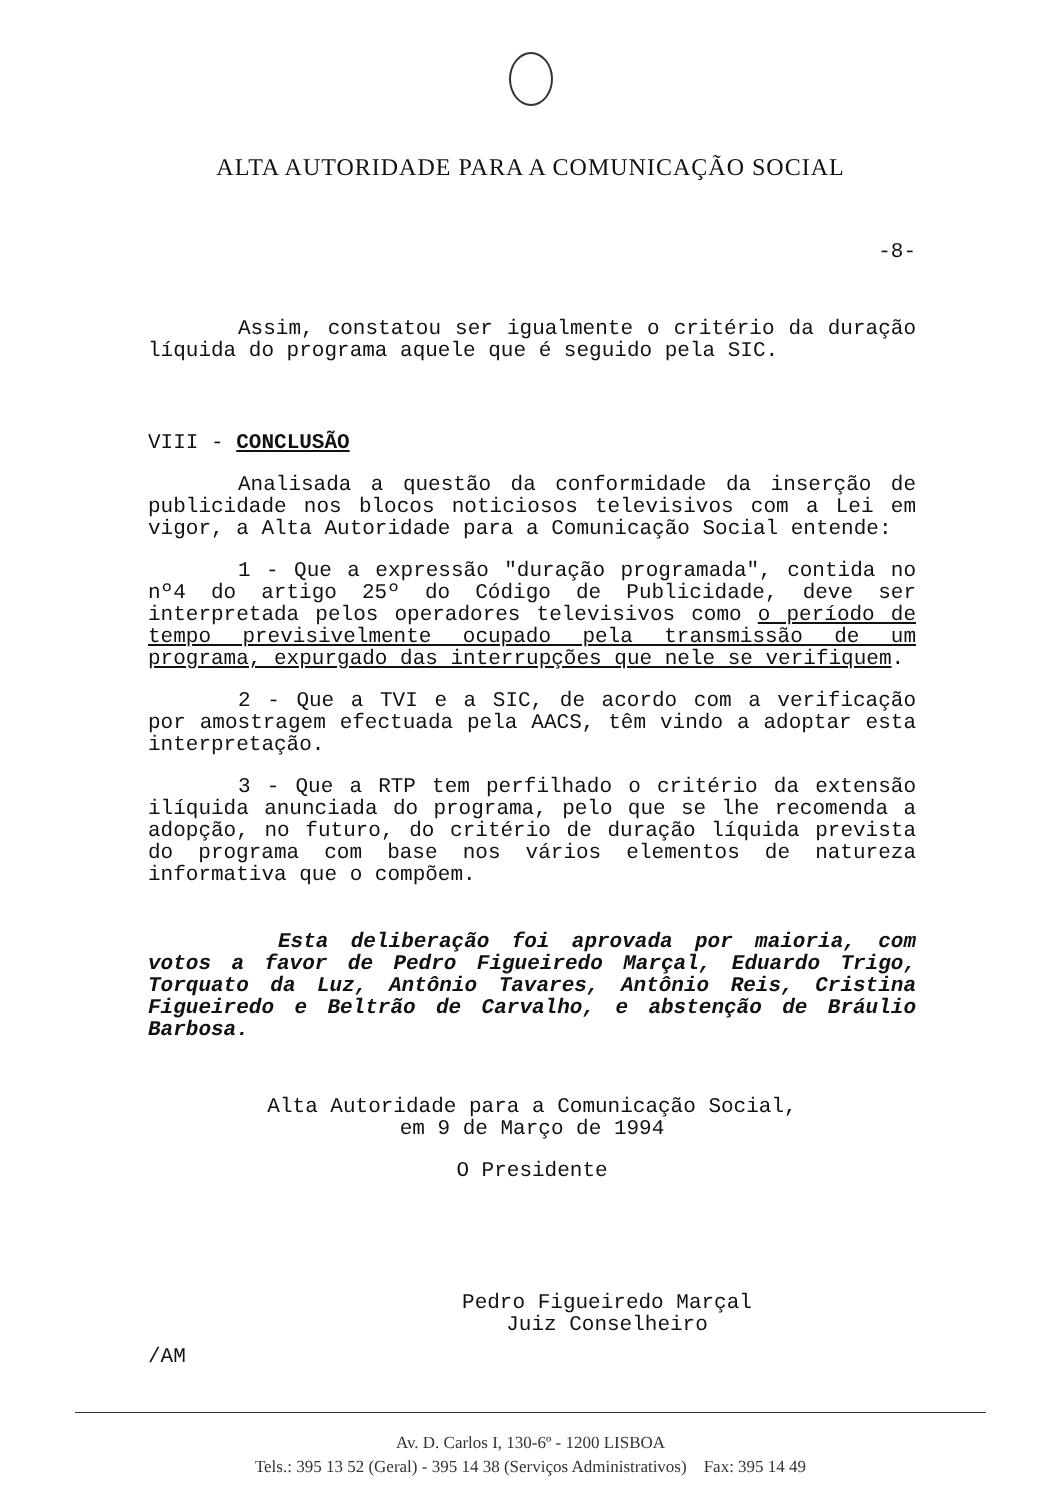ALTA AUTORIDADE PARA A COMUNICAÇÃO SOCIAL
-8-
Assim, constatou ser igualmente o critério da duração líquida do programa aquele que é seguido pela SIC.
VIII - CONCLUSÃO
Analisada a questão da conformidade da inserção de publicidade nos blocos noticiosos televisivos com a Lei em vigor, a Alta Autoridade para a Comunicação Social entende:
1 - Que a expressão "duração programada", contida no nº4 do artigo 25º do Código de Publicidade, deve ser interpretada pelos operadores televisivos como o período de tempo previsivelmente ocupado pela transmissão de um programa, expurgado das interrupções que nele se verifiquem.
2 - Que a TVI e a SIC, de acordo com a verificação por amostragem efectuada pela AACS, têm vindo a adoptar esta interpretação.
3 - Que a RTP tem perfilhado o critério da extensão ilíquida anunciada do programa, pelo que se lhe recomenda a adopção, no futuro, do critério de duração líquida prevista do programa com base nos vários elementos de natureza informativa que o compõem.
Esta deliberação foi aprovada por maioria, com votos a favor de Pedro Figueiredo Marçal, Eduardo Trigo, Torquato da Luz, Antônio Tavares, Antônio Reis, Cristina Figueiredo e Beltrão de Carvalho, e abstenção de Bráulio Barbosa.
Alta Autoridade para a Comunicação Social,
em 9 de Março de 1994
O Presidente
Pedro Figueiredo Marçal
Juiz Conselheiro
/AM
Av. D. Carlos I, 130-6º - 1200 LISBOA
Tels.: 395 13 52 (Geral) - 395 14 38 (Serviços Administrativos) Fax: 395 14 49